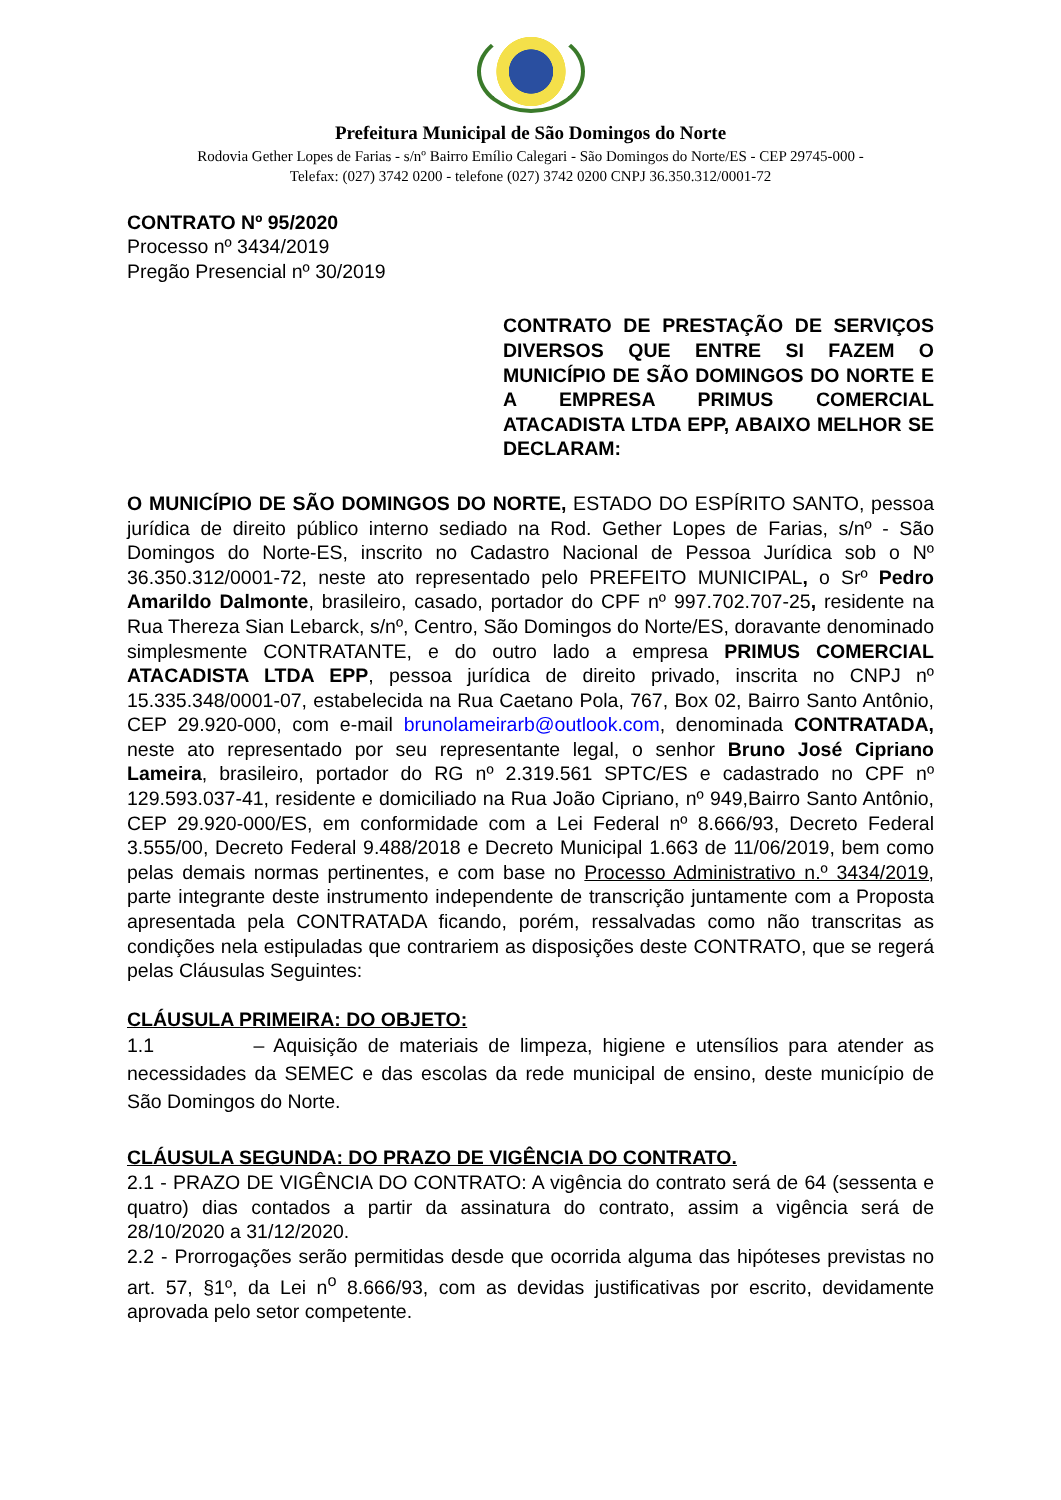Prefeitura Municipal de São Domingos do Norte
Rodovia Gether Lopes de Farias - s/nº Bairro Emílio Calegari - São Domingos do Norte/ES - CEP 29745-000 -
Telefax: (027) 3742 0200 - telefone (027) 3742 0200 CNPJ 36.350.312/0001-72
CONTRATO Nº 95/2020
Processo nº 3434/2019
Pregão Presencial nº 30/2019
CONTRATO DE PRESTAÇÃO DE SERVIÇOS DIVERSOS QUE ENTRE SI FAZEM O MUNICÍPIO DE SÃO DOMINGOS DO NORTE E A EMPRESA PRIMUS COMERCIAL ATACADISTA LTDA EPP, ABAIXO MELHOR SE DECLARAM:
O MUNICÍPIO DE SÃO DOMINGOS DO NORTE, ESTADO DO ESPÍRITO SANTO, pessoa jurídica de direito público interno sediado na Rod. Gether Lopes de Farias, s/nº - São Domingos do Norte-ES, inscrito no Cadastro Nacional de Pessoa Jurídica sob o Nº 36.350.312/0001-72, neste ato representado pelo PREFEITO MUNICIPAL, o Srº Pedro Amarildo Dalmonte, brasileiro, casado, portador do CPF nº 997.702.707-25, residente na Rua Thereza Sian Lebarck, s/nº, Centro, São Domingos do Norte/ES, doravante denominado simplesmente CONTRATANTE, e do outro lado a empresa PRIMUS COMERCIAL ATACADISTA LTDA EPP, pessoa jurídica de direito privado, inscrita no CNPJ nº 15.335.348/0001-07, estabelecida na Rua Caetano Pola, 767, Box 02, Bairro Santo Antônio, CEP 29.920-000, com e-mail brunolameirarb@outlook.com, denominada CONTRATADA, neste ato representado por seu representante legal, o senhor Bruno José Cipriano Lameira, brasileiro, portador do RG nº 2.319.561 SPTC/ES e cadastrado no CPF nº 129.593.037-41, residente e domiciliado na Rua João Cipriano, nº 949,Bairro Santo Antônio, CEP 29.920-000/ES, em conformidade com a Lei Federal nº 8.666/93, Decreto Federal 3.555/00, Decreto Federal 9.488/2018 e Decreto Municipal 1.663 de 11/06/2019, bem como pelas demais normas pertinentes, e com base no Processo Administrativo n.º 3434/2019, parte integrante deste instrumento independente de transcrição juntamente com a Proposta apresentada pela CONTRATADA ficando, porém, ressalvadas como não transcritas as condições nela estipuladas que contrariem as disposições deste CONTRATO, que se regerá pelas Cláusulas Seguintes:
CLÁUSULA PRIMEIRA: DO OBJETO:
1.1 – Aquisição de materiais de limpeza, higiene e utensílios para atender as necessidades da SEMEC e das escolas da rede municipal de ensino, deste município de São Domingos do Norte.
CLÁUSULA SEGUNDA: DO PRAZO DE VIGÊNCIA DO CONTRATO.
2.1 - PRAZO DE VIGÊNCIA DO CONTRATO: A vigência do contrato será de 64 (sessenta e quatro) dias contados a partir da assinatura do contrato, assim a vigência será de 28/10/2020 a 31/12/2020.
2.2 - Prorrogações serão permitidas desde que ocorrida alguma das hipóteses previstas no art. 57, §1º, da Lei n<sup>o</sup> 8.666/93, com as devidas justificativas por escrito, devidamente aprovada pelo setor competente.